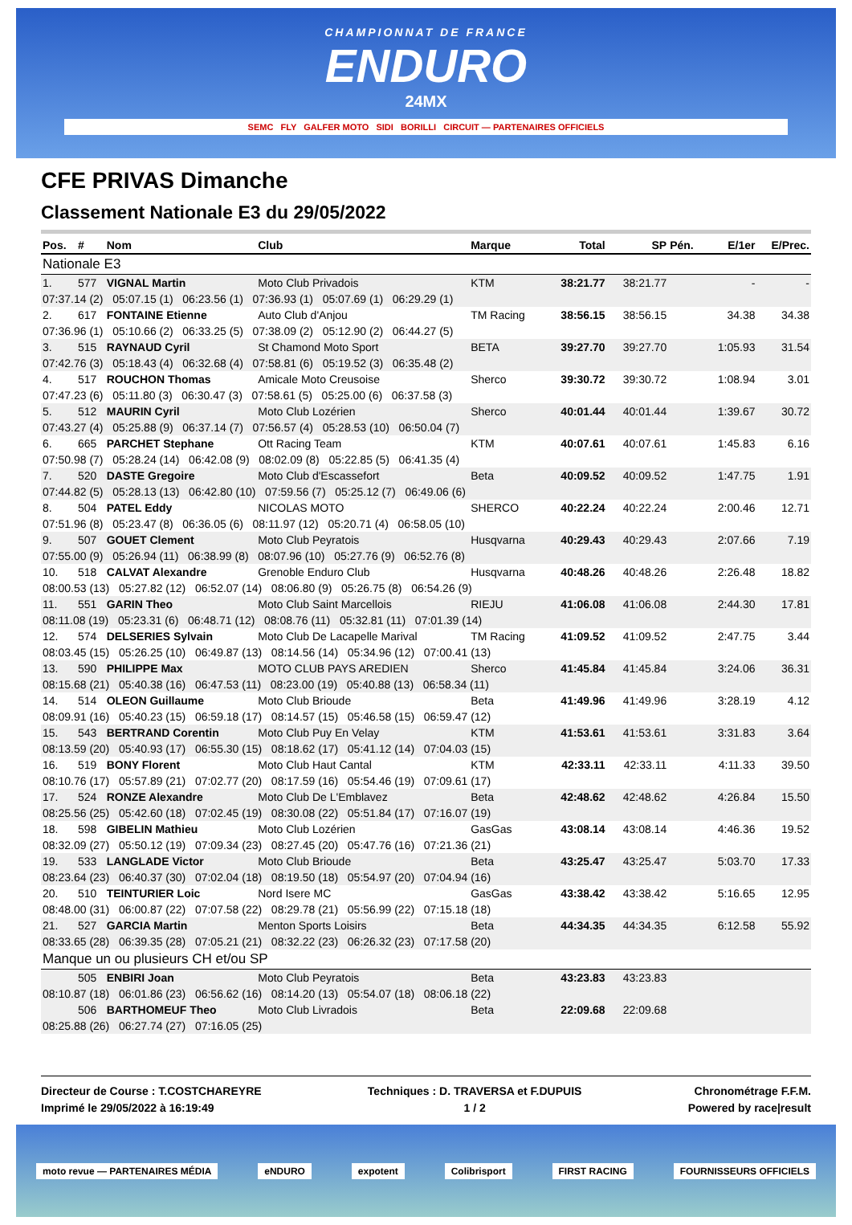CHAMPIONNAT DE FRANCE
ENDURO
24MX
SEMC FLY GALFER MOTO SIDI BORILLI CIRCUIT — PARTENAIRES OFFICIELS
CFE PRIVAS Dimanche
Classement Nationale E3 du 29/05/2022
| Pos. | # | Nom | Club | Marque | Total | SP | Pén. | E/1er | E/Prec. |
| --- | --- | --- | --- | --- | --- | --- | --- | --- | --- |
| Nationale E3 | | | | | | | | | |
| 1. | 577 | VIGNAL Martin | Moto Club Privadois | KTM | 38:21.77 | 38:21.77 | | - | - |
| 07:37.14 (2) 05:07.15 (1) 06:23.56 (1) 07:36.93 (1) 05:07.69 (1) 06:29.29 (1) | | | | | | | | | |
| 2. | 617 | FONTAINE Etienne | Auto Club d'Anjou | TM Racing | 38:56.15 | 38:56.15 | | 34.38 | 34.38 |
| 07:36.96 (1) 05:10.66 (2) 06:33.25 (5) 07:38.09 (2) 05:12.90 (2) 06:44.27 (5) | | | | | | | | | |
| 3. | 515 | RAYNAUD Cyril | St Chamond Moto Sport | BETA | 39:27.70 | 39:27.70 | | 1:05.93 | 31.54 |
| 07:42.76 (3) 05:18.43 (4) 06:32.68 (4) 07:58.81 (6) 05:19.52 (3) 06:35.48 (2) | | | | | | | | | |
| 4. | 517 | ROUCHON Thomas | Amicale Moto Creusoise | Sherco | 39:30.72 | 39:30.72 | | 1:08.94 | 3.01 |
| 07:47.23 (6) 05:11.80 (3) 06:30.47 (3) 07:58.61 (5) 05:25.00 (6) 06:37.58 (3) | | | | | | | | | |
| 5. | 512 | MAURIN Cyril | Moto Club Lozérien | Sherco | 40:01.44 | 40:01.44 | | 1:39.67 | 30.72 |
| 07:43.27 (4) 05:25.88 (9) 06:37.14 (7) 07:56.57 (4) 05:28.53 (10) 06:50.04 (7) | | | | | | | | | |
| 6. | 665 | PARCHET Stephane | Ott Racing Team | KTM | 40:07.61 | 40:07.61 | | 1:45.83 | 6.16 |
| 07:50.98 (7) 05:28.24 (14) 06:42.08 (9) 08:02.09 (8) 05:22.85 (5) 06:41.35 (4) | | | | | | | | | |
| 7. | 520 | DASTE Gregoire | Moto Club d'Escassefort | Beta | 40:09.52 | 40:09.52 | | 1:47.75 | 1.91 |
| 07:44.82 (5) 05:28.13 (13) 06:42.80 (10) 07:59.56 (7) 05:25.12 (7) 06:49.06 (6) | | | | | | | | | |
| 8. | 504 | PATEL Eddy | NICOLAS MOTO | SHERCO | 40:22.24 | 40:22.24 | | 2:00.46 | 12.71 |
| 07:51.96 (8) 05:23.47 (8) 06:36.05 (6) 08:11.97 (12) 05:20.71 (4) 06:58.05 (10) | | | | | | | | | |
| 9. | 507 | GOUET Clement | Moto Club Peyratois | Husqvarna | 40:29.43 | 40:29.43 | | 2:07.66 | 7.19 |
| 07:55.00 (9) 05:26.94 (11) 06:38.99 (8) 08:07.96 (10) 05:27.76 (9) 06:52.76 (8) | | | | | | | | | |
| 10. | 518 | CALVAT Alexandre | Grenoble Enduro Club | Husqvarna | 40:48.26 | 40:48.26 | | 2:26.48 | 18.82 |
| 08:00.53 (13) 05:27.82 (12) 06:52.07 (14) 08:06.80 (9) 05:26.75 (8) 06:54.26 (9) | | | | | | | | | |
| 11. | 551 | GARIN Theo | Moto Club Saint Marcellois | RIEJU | 41:06.08 | 41:06.08 | | 2:44.30 | 17.81 |
| 08:11.08 (19) 05:23.31 (6) 06:48.71 (12) 08:08.76 (11) 05:32.81 (11) 07:01.39 (14) | | | | | | | | | |
| 12. | 574 | DELSERIES Sylvain | Moto Club De Lacapelle Marival | TM Racing | 41:09.52 | 41:09.52 | | 2:47.75 | 3.44 |
| 08:03.45 (15) 05:26.25 (10) 06:49.87 (13) 08:14.56 (14) 05:34.96 (12) 07:00.41 (13) | | | | | | | | | |
| 13. | 590 | PHILIPPE Max | MOTO CLUB PAYS AREDIEN | Sherco | 41:45.84 | 41:45.84 | | 3:24.06 | 36.31 |
| 08:15.68 (21) 05:40.38 (16) 06:47.53 (11) 08:23.00 (19) 05:40.88 (13) 06:58.34 (11) | | | | | | | | | |
| 14. | 514 | OLEON Guillaume | Moto Club Brioude | Beta | 41:49.96 | 41:49.96 | | 3:28.19 | 4.12 |
| 08:09.91 (16) 05:40.23 (15) 06:59.18 (17) 08:14.57 (15) 05:46.58 (15) 06:59.47 (12) | | | | | | | | | |
| 15. | 543 | BERTRAND Corentin | Moto Club Puy En Velay | KTM | 41:53.61 | 41:53.61 | | 3:31.83 | 3.64 |
| 08:13.59 (20) 05:40.93 (17) 06:55.30 (15) 08:18.62 (17) 05:41.12 (14) 07:04.03 (15) | | | | | | | | | |
| 16. | 519 | BONY Florent | Moto Club Haut Cantal | KTM | 42:33.11 | 42:33.11 | | 4:11.33 | 39.50 |
| 08:10.76 (17) 05:57.89 (21) 07:02.77 (20) 08:17.59 (16) 05:54.46 (19) 07:09.61 (17) | | | | | | | | | |
| 17. | 524 | RONZE Alexandre | Moto Club De L'Emblavez | Beta | 42:48.62 | 42:48.62 | | 4:26.84 | 15.50 |
| 08:25.56 (25) 05:42.60 (18) 07:02.45 (19) 08:30.08 (22) 05:51.84 (17) 07:16.07 (19) | | | | | | | | | |
| 18. | 598 | GIBELIN Mathieu | Moto Club Lozérien | GasGas | 43:08.14 | 43:08.14 | | 4:46.36 | 19.52 |
| 08:32.09 (27) 05:50.12 (19) 07:09.34 (23) 08:27.45 (20) 05:47.76 (16) 07:21.36 (21) | | | | | | | | | |
| 19. | 533 | LANGLADE Victor | Moto Club Brioude | Beta | 43:25.47 | 43:25.47 | | 5:03.70 | 17.33 |
| 08:23.64 (23) 06:40.37 (30) 07:02.04 (18) 08:19.50 (18) 05:54.97 (20) 07:04.94 (16) | | | | | | | | | |
| 20. | 510 | TEINTURIER Loic | Nord Isere MC | GasGas | 43:38.42 | 43:38.42 | | 5:16.65 | 12.95 |
| 08:48.00 (31) 06:00.87 (22) 07:07.58 (22) 08:29.78 (21) 05:56.99 (22) 07:15.18 (18) | | | | | | | | | |
| 21. | 527 | GARCIA Martin | Menton Sports Loisirs | Beta | 44:34.35 | 44:34.35 | | 6:12.58 | 55.92 |
| 08:33.65 (28) 06:39.35 (28) 07:05.21 (21) 08:32.22 (23) 06:26.32 (23) 07:17.58 (20) | | | | | | | | | |
| Manque un ou plusieurs CH et/ou SP | | | | | | | | | |
| | 505 | ENBIRI Joan | Moto Club Peyratois | Beta | 43:23.83 | 43:23.83 | | | |
| 08:10.87 (18) 06:01.86 (23) 06:56.62 (16) 08:14.20 (13) 05:54.07 (18) 08:06.18 (22) | | | | | | | | | |
| | 506 | BARTHOMEUF Theo | Moto Club Livradois | Beta | 22:09.68 | 22:09.68 | | | |
| 08:25.88 (26) 06:27.74 (27) 07:16.05 (25) | | | | | | | | | |
Directeur de Course : T.COSTCHAREYRE
Imprimé le 29/05/2022 à 16:19:49
Techniques : D. TRAVERSA et F.DUPUIS
1 / 2
Chronométrage F.F.M.
Powered by race|result
moto revue — PARTENAIRES MÉDIA eNDURO expotent Colibrisport FIRST RACING FOURNISSEURS OFFICIELS